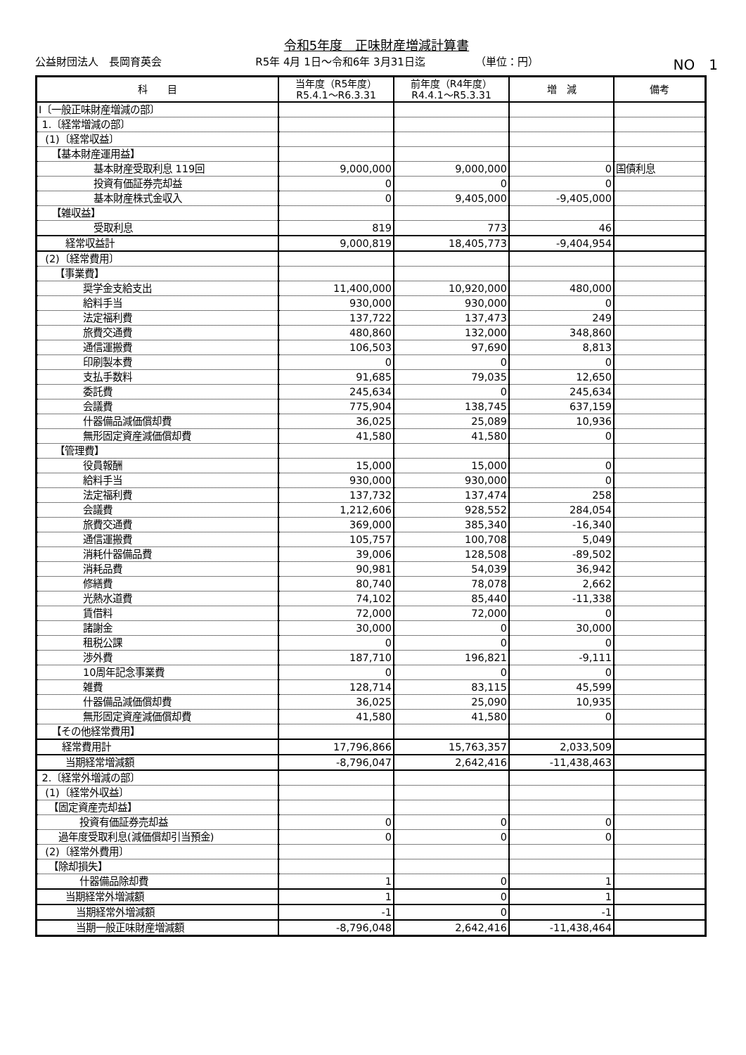令和5年度　正味財産増減計算書
公益財団法人　長岡育英会 R5年 4月 1日～令和6年 3月31日迄 （単位：円）
NO　1
| 科 目 | 当年度（R5年度） R5.4.1～R6.3.31 | 前年度（R4年度） R4.4.1～R5.3.31 | 増 減 | 備考 |
| --- | --- | --- | --- | --- |
| Ⅰ〔一般正味財産増減の部〕 | | | | |
| 1.〔経常増減の部〕 | | | | |
| (1)〔経常収益〕 | | | | |
| 【基本財産運用益】 | | | | |
| 基本財産受取利息 119回 | 9,000,000 | 9,000,000 | 0 | 国債利息 |
| 投資有価証券売却益 | 0 | 0 | 0 | |
| 基本財産株式金収入 | 0 | 9,405,000 | -9,405,000 | |
| 【雑収益】 | | | | |
| 受取利息 | 819 | 773 | 46 | |
| 経常収益計 | 9,000,819 | 18,405,773 | -9,404,954 | |
| (2)〔経常費用〕 | | | | |
| 【事業費】 | | | | |
| 奨学金支給支出 | 11,400,000 | 10,920,000 | 480,000 | |
| 給料手当 | 930,000 | 930,000 | 0 | |
| 法定福利費 | 137,722 | 137,473 | 249 | |
| 旅費交通費 | 480,860 | 132,000 | 348,860 | |
| 通信運搬費 | 106,503 | 97,690 | 8,813 | |
| 印刷製本費 | 0 | 0 | 0 | |
| 支払手数料 | 91,685 | 79,035 | 12,650 | |
| 委託費 | 245,634 | 0 | 245,634 | |
| 会議費 | 775,904 | 138,745 | 637,159 | |
| 什器備品減価償却費 | 36,025 | 25,089 | 10,936 | |
| 無形固定資産減価償却費 | 41,580 | 41,580 | 0 | |
| 【管理費】 | | | | |
| 役員報酬 | 15,000 | 15,000 | 0 | |
| 給料手当 | 930,000 | 930,000 | 0 | |
| 法定福利費 | 137,732 | 137,474 | 258 | |
| 会議費 | 1,212,606 | 928,552 | 284,054 | |
| 旅費交通費 | 369,000 | 385,340 | -16,340 | |
| 通信運搬費 | 105,757 | 100,708 | 5,049 | |
| 消耗什器備品費 | 39,006 | 128,508 | -89,502 | |
| 消耗品費 | 90,981 | 54,039 | 36,942 | |
| 修繕費 | 80,740 | 78,078 | 2,662 | |
| 光熱水道費 | 74,102 | 85,440 | -11,338 | |
| 賃借料 | 72,000 | 72,000 | 0 | |
| 諸謝金 | 30,000 | 0 | 30,000 | |
| 租税公課 | 0 | 0 | 0 | |
| 渉外費 | 187,710 | 196,821 | -9,111 | |
| 10周年記念事業費 | 0 | 0 | 0 | |
| 雑費 | 128,714 | 83,115 | 45,599 | |
| 什器備品減価償却費 | 36,025 | 25,090 | 10,935 | |
| 無形固定資産減価償却費 | 41,580 | 41,580 | 0 | |
| 【その他経常費用】 | | | | |
| 経常費用計 | 17,796,866 | 15,763,357 | 2,033,509 | |
| 当期経常増減額 | -8,796,047 | 2,642,416 | -11,438,463 | |
| 2.〔経常外増減の部〕 | | | | |
| (1)〔経常外収益〕 | | | | |
| 【固定資産売却益】 | | | | |
| 投資有価証券売却益 | 0 | 0 | 0 | |
| 過年度受取利息(減価償却引当預金) | 0 | 0 | 0 | |
| (2)〔経常外費用〕 | | | | |
| 【除却損失】 | | | | |
| 什器備品除却費 | 1 | 0 | 1 | |
| 当期経常外増減額 | 1 | 0 | 1 | |
| 当期経常外増減額 | -1 | 0 | -1 | |
| 当期一般正味財産増減額 | -8,796,048 | 2,642,416 | -11,438,464 | |